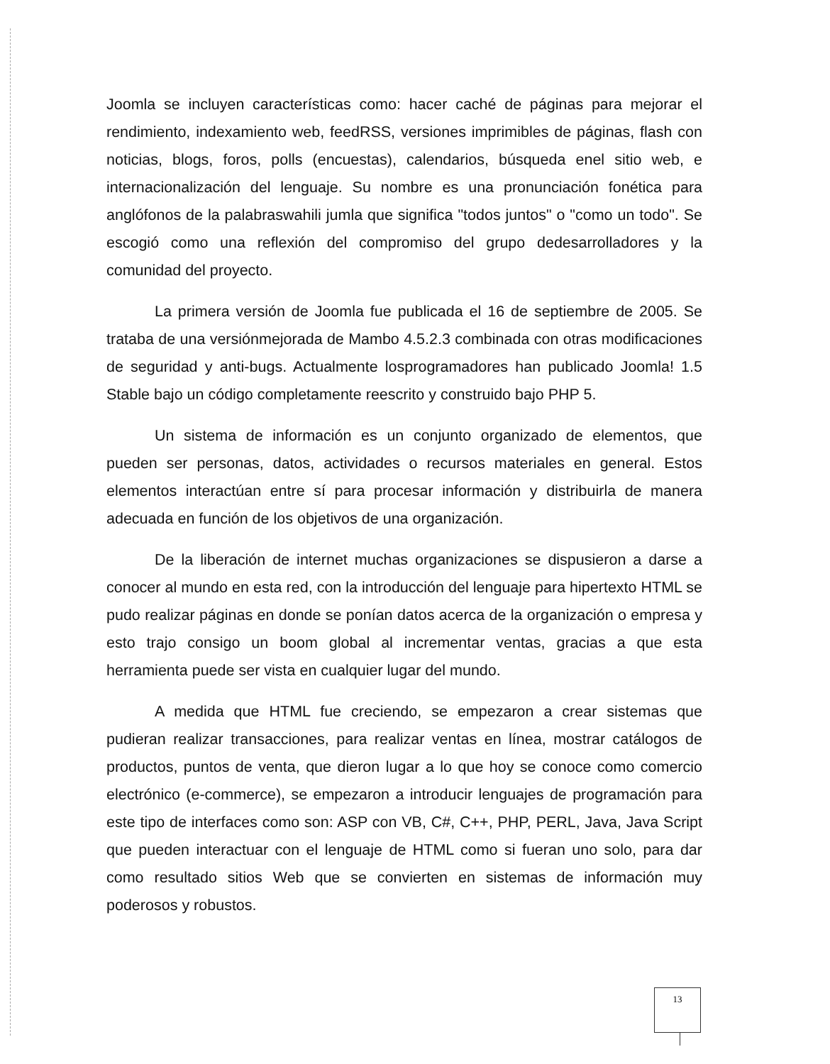Joomla se incluyen características como: hacer caché de páginas para mejorar el rendimiento, indexamiento web, feedRSS, versiones imprimibles de páginas, flash con noticias, blogs, foros, polls (encuestas), calendarios, búsqueda enel sitio web, e internacionalización del lenguaje. Su nombre es una pronunciación fonética para anglófonos de la palabraswahili jumla que significa "todos juntos" o "como un todo". Se escogió como una reflexión del compromiso del grupo dedesarrolladores y la comunidad del proyecto.
La primera versión de Joomla fue publicada el 16 de septiembre de 2005. Se trataba de una versiónmejorada de Mambo 4.5.2.3 combinada con otras modificaciones de seguridad y anti-bugs. Actualmente losprogramadores han publicado Joomla! 1.5 Stable bajo un código completamente reescrito y construido bajo PHP 5.
Un sistema de información es un conjunto organizado de elementos, que pueden ser personas, datos, actividades o recursos materiales en general. Estos elementos interactúan entre sí para procesar información y distribuirla de manera adecuada en función de los objetivos de una organización.
De la liberación de internet muchas organizaciones se dispusieron a darse a conocer al mundo en esta red, con la introducción del lenguaje para hipertexto HTML se pudo realizar páginas en donde se ponían datos acerca de la organización o empresa y esto trajo consigo un boom global al incrementar ventas, gracias a que esta herramienta puede ser vista en cualquier lugar del mundo.
A medida que HTML fue creciendo, se empezaron a crear sistemas que pudieran realizar transacciones, para realizar ventas en línea, mostrar catálogos de productos, puntos de venta, que dieron lugar a lo que hoy se conoce como comercio electrónico (e-commerce), se empezaron a introducir lenguajes de programación para este tipo de interfaces como son: ASP con VB, C#, C++, PHP, PERL, Java, Java Script que pueden interactuar con el lenguaje de HTML como si fueran uno solo, para dar como resultado sitios Web que se convierten en sistemas de información muy poderosos y robustos.
13